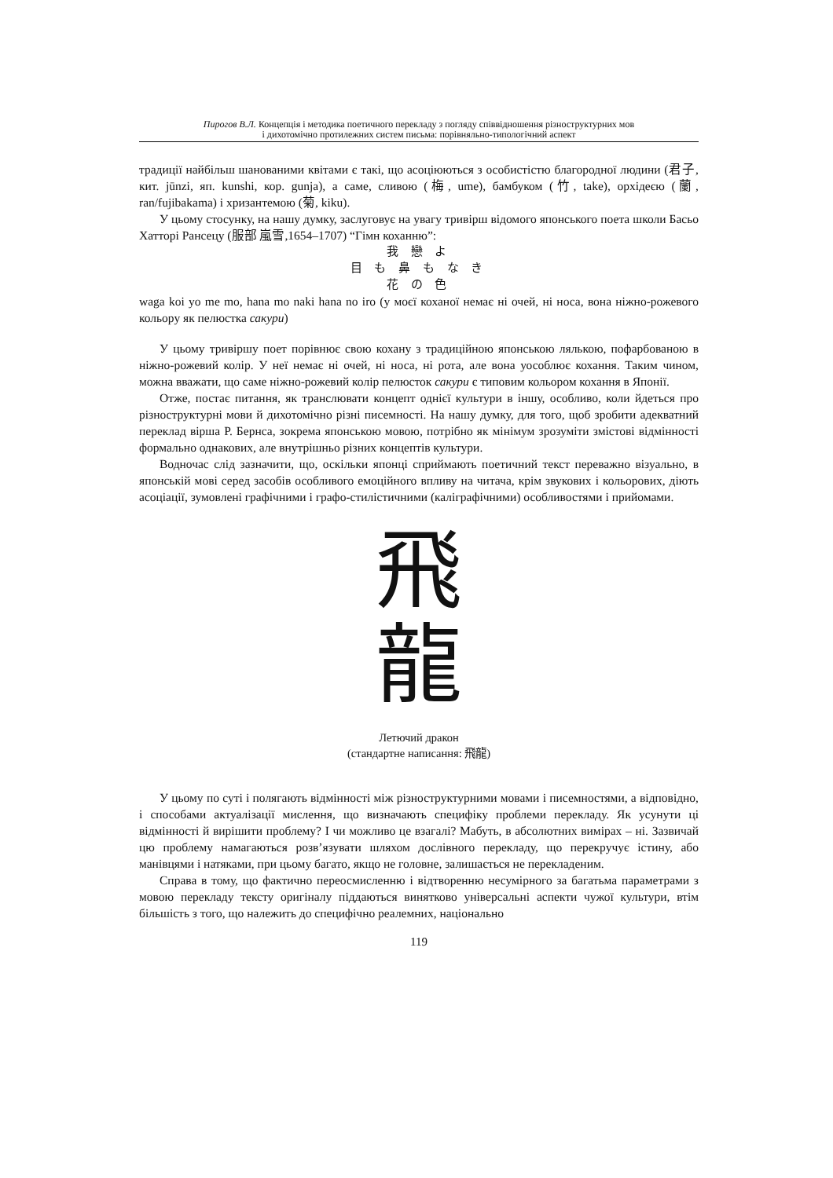Пирогов В.Л. Концепція і методика поетичного перекладу з погляду співвідношення різноструктурних мов
і дихотомічно протилежних систем письма: порівняльно-типологічний аспект
традиції найбільш шанованими квітами є такі, що асоціюються з особистістю благородної людини (君子, кит. jūnzi, яп. kunshi, кор. gunja), а саме, сливою (梅, ume), бамбуком (竹, take), орхідеєю (蘭, ran/fujibakama) і хризантемою (菊, kiku).
У цьому стосунку, на нашу думку, заслуговує на увагу тривірш відомого японського поета школи Басьо Хатторі Рансецу (服部 嵐雪,1654–1707) “Гімн коханню”:
我 戀 よ
目 も 鼻 も な き
花 の 色
waga koi yo me mo, hana mo naki hana no iro (у моєї коханої немає ні очей, ні носа, вона ніжно-рожевого кольору як пелюстка сакури)
У цьому тривіршу поет порівнює свою кохану з традиційною японською лялькою, пофарбованою в ніжно-рожевий колір. У неї немає ні очей, ні носа, ні рота, але вона уособлює кохання. Таким чином, можна вважати, що саме ніжно-рожевий колір пелюсток сакури є типовим кольором кохання в Японії.
Отже, постає питання, як транслювати концепт однієї культури в іншу, особливо, коли йдеться про різноструктурні мови й дихотомічно різні писемності. На нашу думку, для того, щоб зробити адекватний переклад вірша Р. Бернса, зокрема японською мовою, потрібно як мінімум зрозуміти змістові відмінності формально однакових, але внутрішньо різних концептів культури.
Водночас слід зазначити, що, оскільки японці сприймають поетичний текст переважно візуально, в японській мові серед засобів особливого емоційного впливу на читача, крім звукових і кольорових, діють асоціації, зумовлені графічними і графо-стилістичними (каліграфічними) особливостями і прийомами.
飛
龍
Летючий дракон
(стандартне написання: 飛龍)
У цьому по суті і полягають відмінності між різноструктурними мовами і писемностями, а відповідно, і способами актуалізації мислення, що визначають специфіку проблеми перекладу. Як усунути ці відмінності й вирішити проблему? І чи можливо це взагалі? Мабуть, в абсолютних вимірах – ні. Зазвичай цю проблему намагаються розв’язувати шляхом дослівного перекладу, що перекручує істину, або манівцями і натяками, при цьому багато, якщо не головне, залишається не перекладеним.
Справа в тому, що фактично переосмисленню і відтворенню несумірного за багатьма параметрами з мовою перекладу тексту оригіналу піддаються винятково універсальні аспекти чужої культури, втім більшість з того, що належить до специфічно реалемних, національно
119